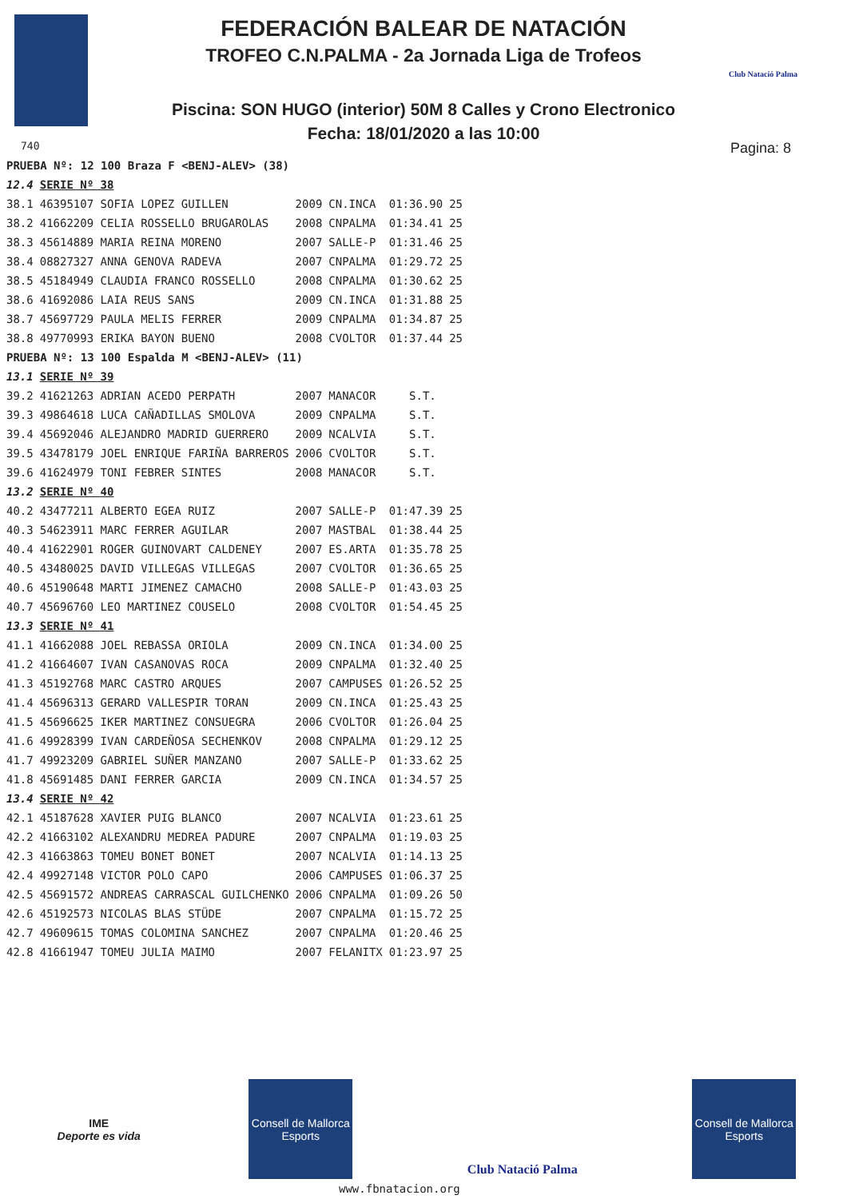Club Natació Palma
FEDERACIÓN BALEAR DE NATACIÓN
TROFEO C.N.PALMA - 2a Jornada Liga de Trofeos
Piscina: SON HUGO (interior) 50M 8 Calles y Crono Electronico
Fecha: 18/01/2020 a las 10:00
740 Pagina: 8
| PRUEBA Nº: 12 100 Braza F <BENJ-ALEV> (38) | | | | | |
| 12.4 | SERIE Nº 38 | | | | |
| 38.1 | 46395107 SOFIA LOPEZ GUILLEN | 2009 | CN.INCA | 01:36.90 | 25 |
| 38.2 | 41662209 CELIA ROSSELLO BRUGAROLAS | 2008 | CNPALMA | 01:34.41 | 25 |
| 38.3 | 45614889 MARIA REINA MORENO | 2007 | SALLE-P | 01:31.46 | 25 |
| 38.4 | 08827327 ANNA GENOVA RADEVA | 2007 | CNPALMA | 01:29.72 | 25 |
| 38.5 | 45184949 CLAUDIA FRANCO ROSSELLO | 2008 | CNPALMA | 01:30.62 | 25 |
| 38.6 | 41692086 LAIA REUS SANS | 2009 | CN.INCA | 01:31.88 | 25 |
| 38.7 | 45697729 PAULA MELIS FERRER | 2009 | CNPALMA | 01:34.87 | 25 |
| 38.8 | 49770993 ERIKA BAYON BUENO | 2008 | CVOLTOR | 01:37.44 | 25 |
| PRUEBA Nº: 13 100 Espalda M <BENJ-ALEV> (11) | | | | | |
| 13.1 | SERIE Nº 39 | | | | |
| 39.2 | 41621263 ADRIAN ACEDO PERPATH | 2007 | MANACOR | S.T. | |
| 39.3 | 49864618 LUCA CAÑADILLAS SMOLOVA | 2009 | CNPALMA | S.T. | |
| 39.4 | 45692046 ALEJANDRO MADRID GUERRERO | 2009 | NCALVIA | S.T. | |
| 39.5 | 43478179 JOEL ENRIQUE FARIÑA BARREROS | 2006 | CVOLTOR | S.T. | |
| 39.6 | 41624979 TONI FEBRER SINTES | 2008 | MANACOR | S.T. | |
| 13.2 | SERIE Nº 40 | | | | |
| 40.2 | 43477211 ALBERTO EGEA RUIZ | 2007 | SALLE-P | 01:47.39 | 25 |
| 40.3 | 54623911 MARC FERRER AGUILAR | 2007 | MASTBAL | 01:38.44 | 25 |
| 40.4 | 41622901 ROGER GUINOVART CALDENEY | 2007 | ES.ARTA | 01:35.78 | 25 |
| 40.5 | 43480025 DAVID VILLEGAS VILLEGAS | 2007 | CVOLTOR | 01:36.65 | 25 |
| 40.6 | 45190648 MARTI JIMENEZ CAMACHO | 2008 | SALLE-P | 01:43.03 | 25 |
| 40.7 | 45696760 LEO MARTINEZ COUSELO | 2008 | CVOLTOR | 01:54.45 | 25 |
| 13.3 | SERIE Nº 41 | | | | |
| 41.1 | 41662088 JOEL REBASSA ORIOLA | 2009 | CN.INCA | 01:34.00 | 25 |
| 41.2 | 41664607 IVAN CASANOVAS ROCA | 2009 | CNPALMA | 01:32.40 | 25 |
| 41.3 | 45192768 MARC CASTRO ARQUES | 2007 | CAMPUSES | 01:26.52 | 25 |
| 41.4 | 45696313 GERARD VALLESPIR TORAN | 2009 | CN.INCA | 01:25.43 | 25 |
| 41.5 | 45696625 IKER MARTINEZ CONSUEGRA | 2006 | CVOLTOR | 01:26.04 | 25 |
| 41.6 | 49928399 IVAN CARDEÑOSA SECHENKOV | 2008 | CNPALMA | 01:29.12 | 25 |
| 41.7 | 49923209 GABRIEL SUÑER MANZANO | 2007 | SALLE-P | 01:33.62 | 25 |
| 41.8 | 45691485 DANI FERRER GARCIA | 2009 | CN.INCA | 01:34.57 | 25 |
| 13.4 | SERIE Nº 42 | | | | |
| 42.1 | 45187628 XAVIER PUIG BLANCO | 2007 | NCALVIA | 01:23.61 | 25 |
| 42.2 | 41663102 ALEXANDRU MEDREA PADURE | 2007 | CNPALMA | 01:19.03 | 25 |
| 42.3 | 41663863 TOMEU BONET BONET | 2007 | NCALVIA | 01:14.13 | 25 |
| 42.4 | 49927148 VICTOR POLO CAPO | 2006 | CAMPUSES | 01:06.37 | 25 |
| 42.5 | 45691572 ANDREAS CARRASCAL GUILCHENKO | 2006 | CNPALMA | 01:09.26 | 50 |
| 42.6 | 45192573 NICOLAS BLAS STÜDE | 2007 | CNPALMA | 01:15.72 | 25 |
| 42.7 | 49609615 TOMAS COLOMINA SANCHEZ | 2007 | CNPALMA | 01:20.46 | 25 |
| 42.8 | 41661947 TOMEU JULIA MAIMO | 2007 | FELANITX | 01:23.97 | 25 |
IME
Deporte es vida
Consell de Mallorca
Esports
Club Natació Palma
Consell de Mallorca
Esports
www.fbnatacion.org